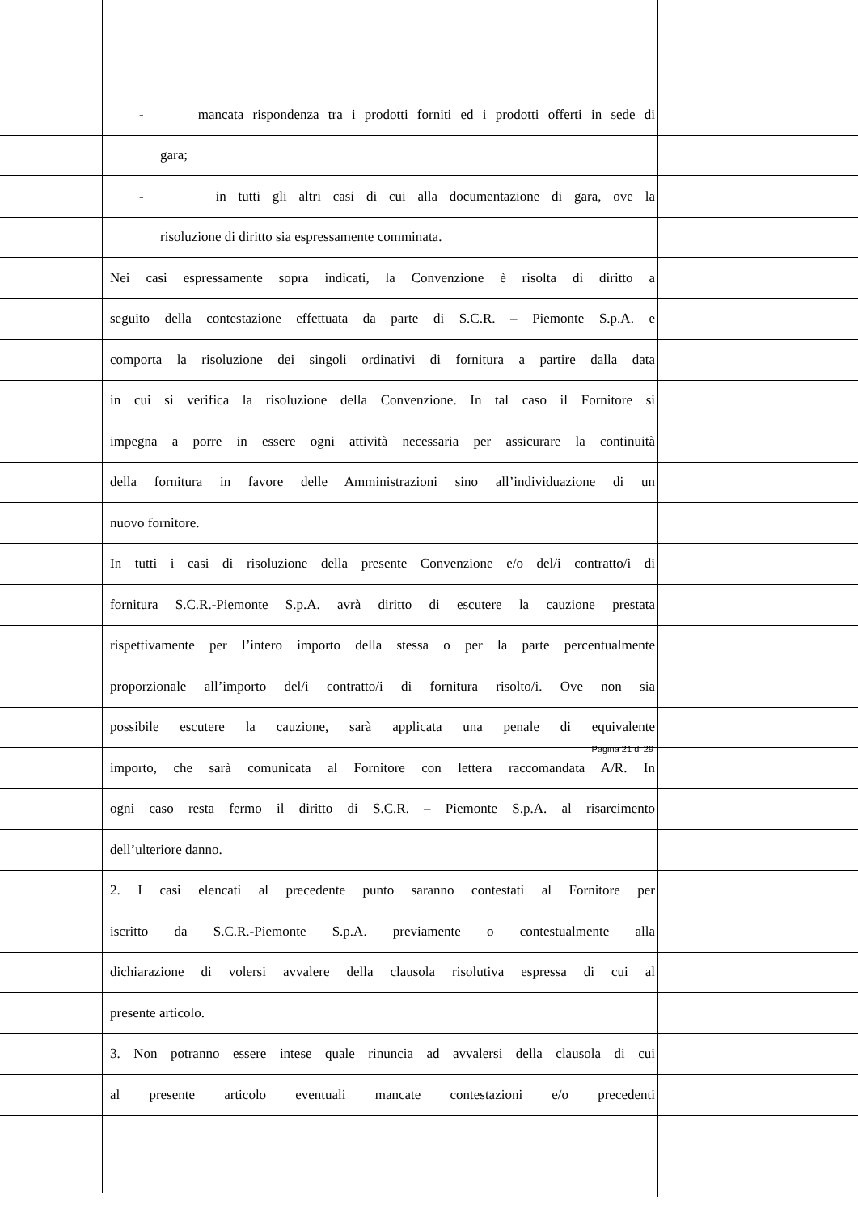- mancata rispondenza tra i prodotti forniti ed i prodotti offerti in sede di
gara;
- in tutti gli altri casi di cui alla documentazione di gara, ove la
risoluzione di diritto sia espressamente comminata.
Nei casi espressamente sopra indicati, la Convenzione è risolta di diritto a
seguito della contestazione effettuata da parte di S.C.R. – Piemonte S.p.A. e
comporta la risoluzione dei singoli ordinativi di fornitura a partire dalla data
in cui si verifica la risoluzione della Convenzione. In tal caso il Fornitore si
impegna a porre in essere ogni attività necessaria per assicurare la continuità
della fornitura in favore delle Amministrazioni sino all’individuazione di un
nuovo fornitore.
In tutti i casi di risoluzione della presente Convenzione e/o del/i contratto/i di
fornitura S.C.R.-Piemonte S.p.A. avrà diritto di escutere la cauzione prestata
rispettivamente per l’intero importo della stessa o per la parte percentualmente
proporzionale all’importo del/i contratto/i di fornitura risolto/i. Ove non sia
possibile escutere la cauzione, sarà applicata una penale di equivalente
importo, che sarà comunicata al Fornitore con lettera raccomandata A/R. In
ogni caso resta fermo il diritto di S.C.R. – Piemonte S.p.A. al risarcimento
dell’ulteriore danno.
2. I casi elencati al precedente punto saranno contestati al Fornitore per
iscritto da S.C.R.-Piemonte S.p.A. previamente o contestualmente alla
dichiarazione di volersi avvalere della clausola risolutiva espressa di cui al
presente articolo.
3. Non potranno essere intese quale rinuncia ad avvalersi della clausola di cui
al presente articolo eventuali mancate contestazioni e/o precedenti
Pagina 21 di 29